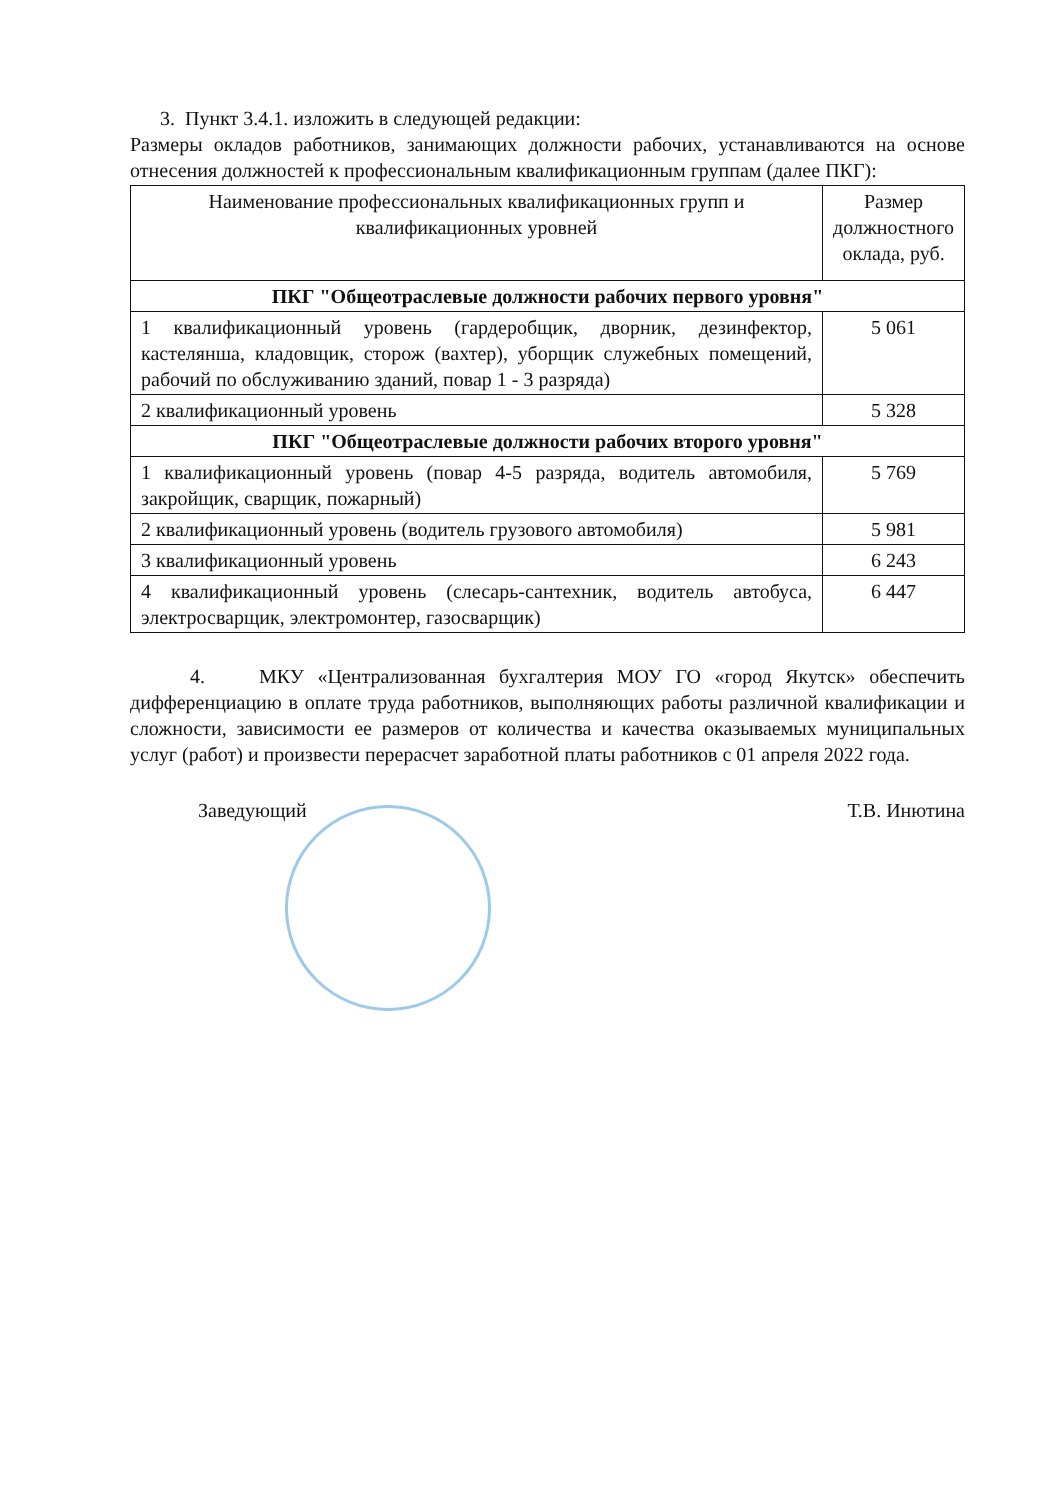3. Пункт 3.4.1. изложить в следующей редакции:
Размеры окладов работников, занимающих должности рабочих, устанавливаются на основе отнесения должностей к профессиональным квалификационным группам (далее ПКГ):
| Наименование профессиональных квалификационных групп и квалификационных уровней | Размер должностного оклада, руб. |
| ПКГ "Общеотраслевые должности рабочих первого уровня" | |
| 1 квалификационный уровень (гардеробщик, дворник, дезинфектор, кастелянша, кладовщик, сторож (вахтер), уборщик служебных помещений, рабочий по обслуживанию зданий, повар 1 - 3 разряда) | 5 061 |
| 2 квалификационный уровень | 5 328 |
| ПКГ "Общеотраслевые должности рабочих второго уровня" | |
| 1 квалификационный уровень (повар 4-5 разряда, водитель автомобиля, закройщик, сварщик, пожарный) | 5 769 |
| 2 квалификационный уровень (водитель грузового автомобиля) | 5 981 |
| 3 квалификационный уровень | 6 243 |
| 4 квалификационный уровень (слесарь-сантехник, водитель автобуса, электросварщик, электромонтер, газосварщик) | 6 447 |
4. МКУ «Централизованная бухгалтерия МОУ ГО «город Якутск» обеспечить дифференциацию в оплате труда работников, выполняющих работы различной квалификации и сложности, зависимости ее размеров от количества и качества оказываемых муниципальных услуг (работ) и произвести перерасчет заработной платы работников с 01 апреля 2022 года.
Заведующий Т.В. Инютина